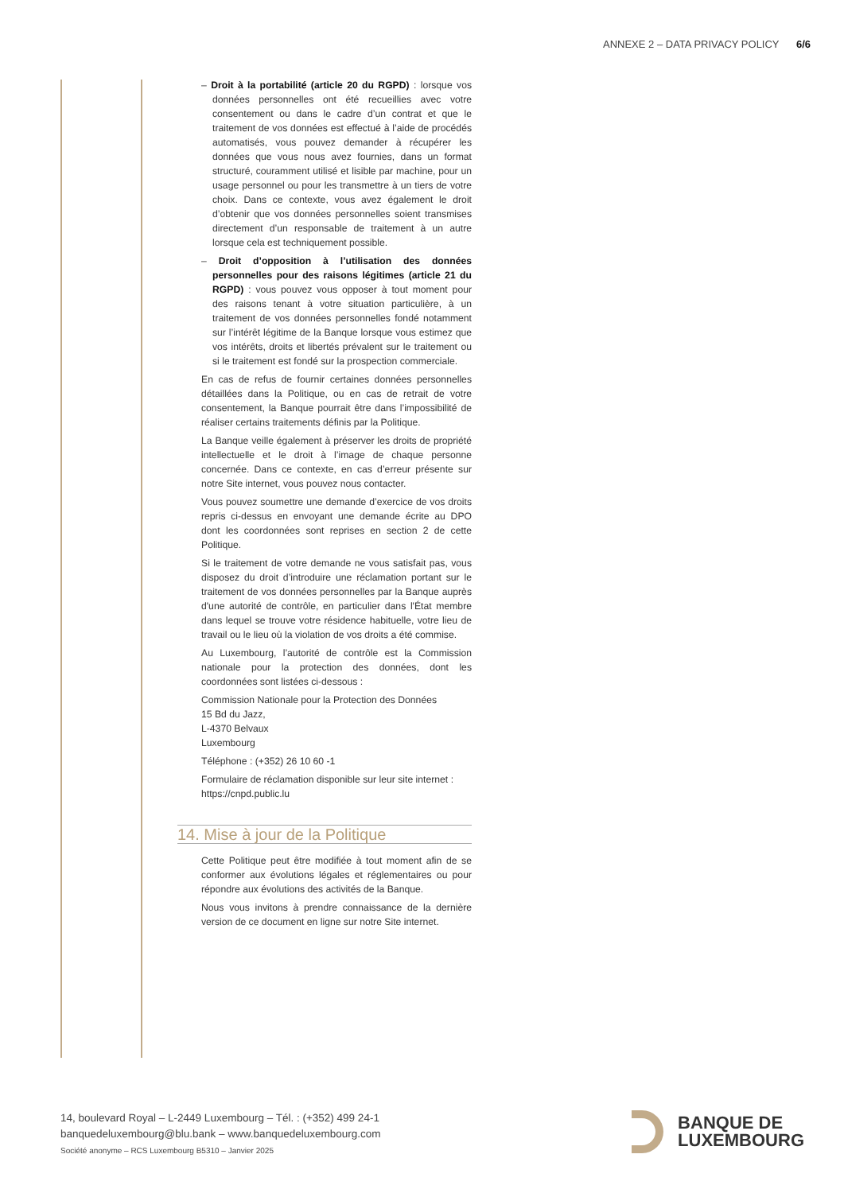ANNEXE 2 – DATA PRIVACY POLICY 6/6
– Droit à la portabilité (article 20 du RGPD) : lorsque vos données personnelles ont été recueillies avec votre consentement ou dans le cadre d’un contrat et que le traitement de vos données est effectué à l’aide de procédés automatisés, vous pouvez demander à récupérer les données que vous nous avez fournies, dans un format structuré, couramment utilisé et lisible par machine, pour un usage personnel ou pour les transmettre à un tiers de votre choix. Dans ce contexte, vous avez également le droit d’obtenir que vos données personnelles soient transmises directement d’un responsable de traitement à un autre lorsque cela est techniquement possible.
– Droit d’opposition à l’utilisation des données personnelles pour des raisons légitimes (article 21 du RGPD) : vous pouvez vous opposer à tout moment pour des raisons tenant à votre situation particulière, à un traitement de vos données personnelles fondé notamment sur l’intérêt légitime de la Banque lorsque vous estimez que vos intérêts, droits et libertés prévalent sur le traitement ou si le traitement est fondé sur la prospection commerciale.
En cas de refus de fournir certaines données personnelles détaillées dans la Politique, ou en cas de retrait de votre consentement, la Banque pourrait être dans l’impossibilité de réaliser certains traitements définis par la Politique.
La Banque veille également à préserver les droits de propriété intellectuelle et le droit à l’image de chaque personne concernée. Dans ce contexte, en cas d’erreur présente sur notre Site internet, vous pouvez nous contacter.
Vous pouvez soumettre une demande d’exercice de vos droits repris ci-dessus en envoyant une demande écrite au DPO dont les coordonnées sont reprises en section 2 de cette Politique.
Si le traitement de votre demande ne vous satisfait pas, vous disposez du droit d’introduire une réclamation portant sur le traitement de vos données personnelles par la Banque auprès d'une autorité de contrôle, en particulier dans l'État membre dans lequel se trouve votre résidence habituelle, votre lieu de travail ou le lieu où la violation de vos droits a été commise.
Au Luxembourg, l’autorité de contrôle est la Commission nationale pour la protection des données, dont les coordonnées sont listées ci-dessous :
Commission Nationale pour la Protection des Données
15 Bd du Jazz,
L-4370 Belvaux
Luxembourg
Téléphone : (+352) 26 10 60 -1
Formulaire de réclamation disponible sur leur site internet :
https://cnpd.public.lu
14. Mise à jour de la Politique
Cette Politique peut être modifiée à tout moment afin de se conformer aux évolutions légales et réglementaires ou pour répondre aux évolutions des activités de la Banque.
Nous vous invitons à prendre connaissance de la dernière version de ce document en ligne sur notre Site internet.
14, boulevard Royal – L-2449 Luxembourg – Tél. : (+352) 499 24-1
banquedeluxembourg@blu.bank – www.banquedeluxembourg.com
Société anonyme – RCS Luxembourg B5310 – Janvier 2025
BANQUE DE
LUXEMBOURG